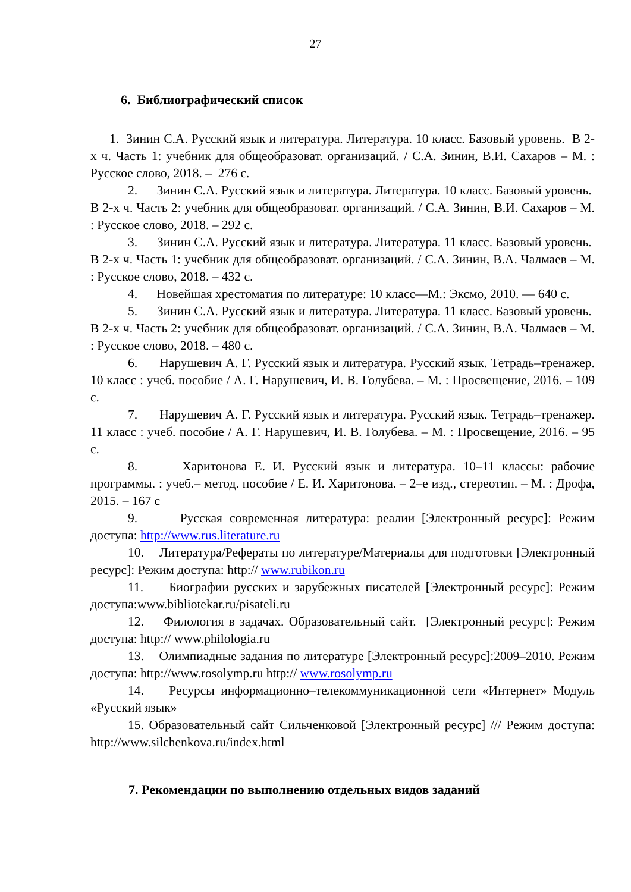27
6. Библиографический список
1. Зинин С.А. Русский язык и литература. Литература. 10 класс. Базовый уровень. В 2-х ч. Часть 1: учебник для общеобразоват. организаций. / С.А. Зинин, В.И. Сахаров – М. : Русское слово, 2018. – 276 с.
2. Зинин С.А. Русский язык и литература. Литература. 10 класс. Базовый уровень. В 2-х ч. Часть 2: учебник для общеобразоват. организаций. / С.А. Зинин, В.И. Сахаров – М. : Русское слово, 2018. – 292 с.
3. Зинин С.А. Русский язык и литература. Литература. 11 класс. Базовый уровень. В 2-х ч. Часть 1: учебник для общеобразоват. организаций. / С.А. Зинин, В.А. Чалмаев – М. : Русское слово, 2018. – 432 с.
4. Новейшая хрестоматия по литературе: 10 класс—М.: Эксмо, 2010. — 640 с.
5. Зинин С.А. Русский язык и литература. Литература. 11 класс. Базовый уровень. В 2-х ч. Часть 2: учебник для общеобразоват. организаций. / С.А. Зинин, В.А. Чалмаев – М. : Русское слово, 2018. – 480 с.
6. Нарушевич А. Г. Русский язык и литература. Русский язык. Тетрадь–тренажер. 10 класс : учеб. пособие / А. Г. Нарушевич, И. В. Голубева. – М. : Просвещение, 2016. – 109 с.
7. Нарушевич А. Г. Русский язык и литература. Русский язык. Тетрадь–тренажер. 11 класс : учеб. пособие / А. Г. Нарушевич, И. В. Голубева. – М. : Просвещение, 2016. – 95 с.
8. Харитонова Е. И. Русский язык и литература. 10–11 классы: рабочие программы. : учеб.– метод. пособие / Е. И. Харитонова. – 2–е изд., стереотип. – М. : Дрофа, 2015. – 167 с
9. Русская современная литература: реалии [Электронный ресурс]: Режим доступа: http://www.rus.literature.ru
10. Литература/Рефераты по литературе/Материалы для подготовки [Электронный ресурс]: Режим доступа: http:// www.rubikon.ru
11. Биографии русских и зарубежных писателей [Электронный ресурс]: Режим доступа:www.bibliotekar.ru/pisateli.ru
12. Филология в задачах. Образовательный сайт. [Электронный ресурс]: Режим доступа: http:// www.philologia.ru
13. Олимпиадные задания по литературе [Электронный ресурс]:2009–2010. Режим доступа: http://www.rosolymp.ru http:// www.rosolymp.ru
14. Ресурсы информационно–телекоммуникационной сети «Интернет» Модуль «Русский язык»
15. Образовательный сайт Сильченковой [Электронный ресурс] /// Режим доступа: http://www.silchenkova.ru/index.html
7. Рекомендации по выполнению отдельных видов заданий